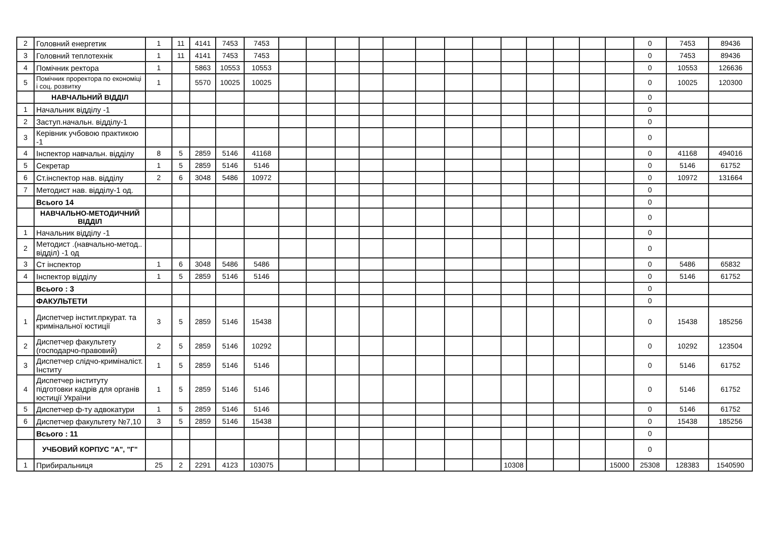| 2 | Головний енергетик | 1 | 11 | 4141 | 7453 | 7453 | | | | | | | | | | | | | | 0 | 7453 | 89436 |
| 3 | Головний теплотехнік | 1 | 11 | 4141 | 7453 | 7453 | | | | | | | | | | | | | | 0 | 7453 | 89436 |
| 4 | Помічник ректора | 1 | | 5863 | 10553 | 10553 | | | | | | | | | | | | | | 0 | 10553 | 126636 |
| 5 | Помічник проректора по економіці і соц. розвитку | 1 | | 5570 | 10025 | 10025 | | | | | | | | | | | | | | 0 | 10025 | 120300 |
| | НАВЧАЛЬНИЙ ВІДДІЛ | | | | | | | | | | | | | | | | | | | 0 | | |
| 1 | Начальник відділу -1 | | | | | | | | | | | | | | | | | | | 0 | | |
| 2 | Заступ.начальн. відділу-1 | | | | | | | | | | | | | | | | | | | 0 | | |
| 3 | Керівник учбовою практикою -1 | | | | | | | | | | | | | | | | | | | 0 | | |
| 4 | Інспектор навчальн. відділу | 8 | 5 | 2859 | 5146 | 41168 | | | | | | | | | | | | | | 0 | 41168 | 494016 |
| 5 | Секретар | 1 | 5 | 2859 | 5146 | 5146 | | | | | | | | | | | | | | 0 | 5146 | 61752 |
| 6 | Ст.інспектор нав. відділу | 2 | 6 | 3048 | 5486 | 10972 | | | | | | | | | | | | | | 0 | 10972 | 131664 |
| 7 | Методист нав. відділу-1 од. | | | | | | | | | | | | | | | | | | | 0 | | |
| | Всього 14 | | | | | | | | | | | | | | | | | | | 0 | | |
| | НАВЧАЛЬНО-МЕТОДИЧНИЙ ВІДДІЛ | | | | | | | | | | | | | | | | | | | 0 | | |
| 1 | Начальник відділу -1 | | | | | | | | | | | | | | | | | | | 0 | | |
| 2 | Методист .(навчально-метод.. відділ) -1 од | | | | | | | | | | | | | | | | | | | 0 | | |
| 3 | Ст інспектор | 1 | 6 | 3048 | 5486 | 5486 | | | | | | | | | | | | | | 0 | 5486 | 65832 |
| 4 | Інспектор відділу | 1 | 5 | 2859 | 5146 | 5146 | | | | | | | | | | | | | | 0 | 5146 | 61752 |
| | Всього : 3 | | | | | | | | | | | | | | | | | | | 0 | | |
| | ФАКУЛЬТЕТИ | | | | | | | | | | | | | | | | | | | 0 | | |
| 1 | Диспетчер інстит.пркурат. та кримінальної юстиції | 3 | 5 | 2859 | 5146 | 15438 | | | | | | | | | | | | | | 0 | 15438 | 185256 |
| 2 | Диспетчер факультету (господарчо-правовий) | 2 | 5 | 2859 | 5146 | 10292 | | | | | | | | | | | | | | 0 | 10292 | 123504 |
| 3 | Диспетчер слідчо-криміналіст. Інститу | 1 | 5 | 2859 | 5146 | 5146 | | | | | | | | | | | | | | 0 | 5146 | 61752 |
| 4 | Диспетчер інституту підготовки кадрів для органів юстиції України | 1 | 5 | 2859 | 5146 | 5146 | | | | | | | | | | | | | | 0 | 5146 | 61752 |
| 5 | Диспетчер ф-ту адвокатури | 1 | 5 | 2859 | 5146 | 5146 | | | | | | | | | | | | | | 0 | 5146 | 61752 |
| 6 | Диспетчер факультету №7,10 | 3 | 5 | 2859 | 5146 | 15438 | | | | | | | | | | | | | | 0 | 15438 | 185256 |
| | Всього : 11 | | | | | | | | | | | | | | | | | | | 0 | | |
| | УЧБОВИЙ КОРПУС "А", "Г" | | | | | | | | | | | | | | | | | | | 0 | | |
| 1 | Прибиральниця | 25 | 2 | 2291 | 4123 | 103075 | | | | | | | | | 10308 | | | | 15000 | 25308 | 128383 | 1540590 |